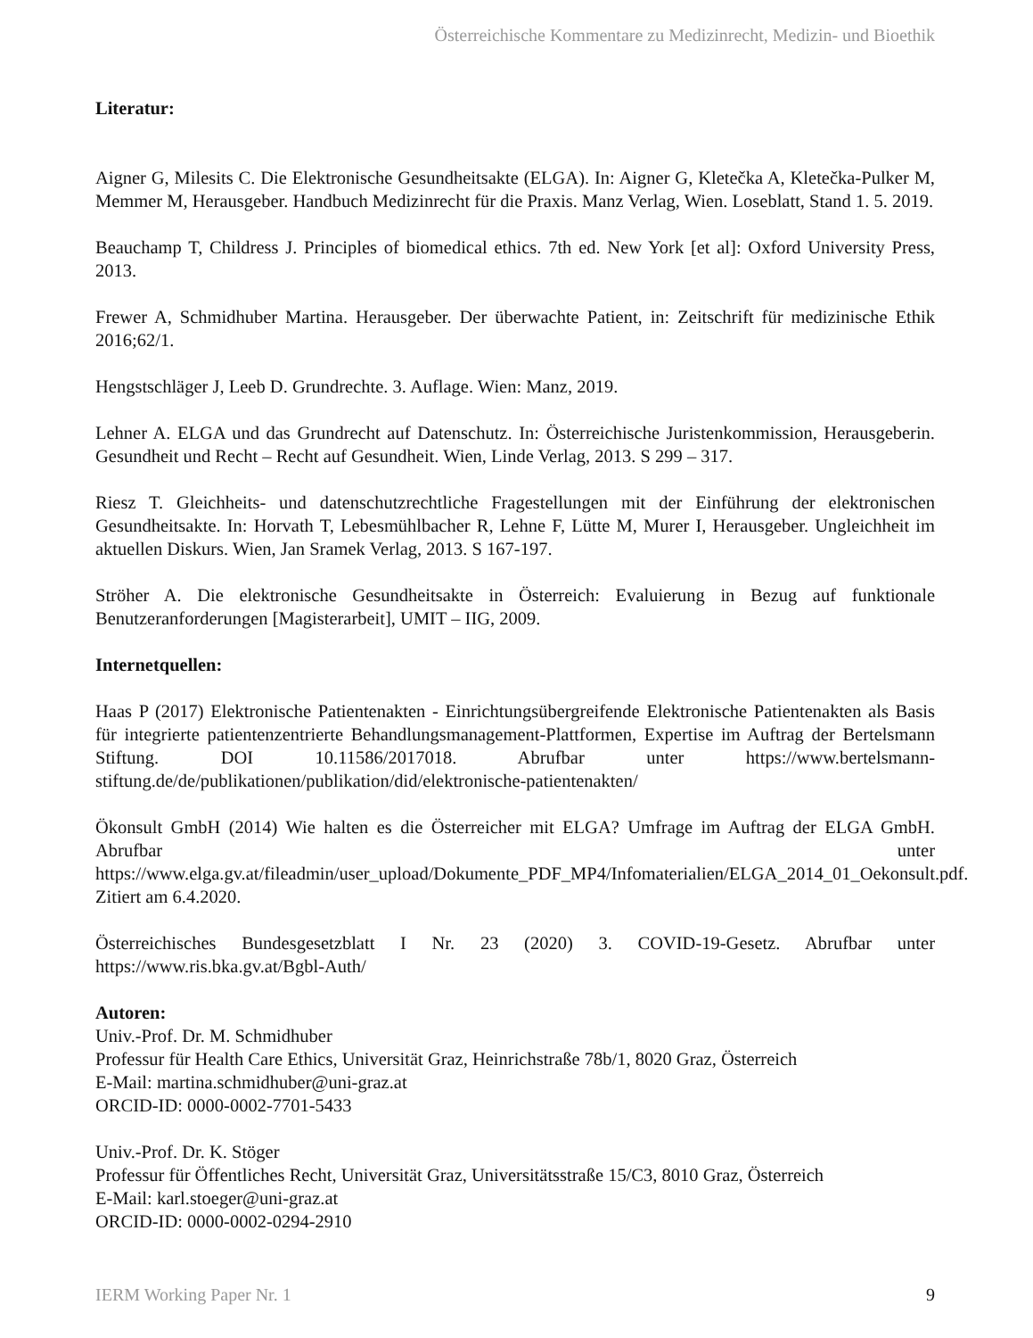Österreichische Kommentare zu Medizinrecht, Medizin- und Bioethik
Literatur:
Aigner G, Milesits C. Die Elektronische Gesundheitsakte (ELGA). In: Aigner G, Kletečka A, Kletečka-Pulker M, Memmer M, Herausgeber. Handbuch Medizinrecht für die Praxis. Manz Verlag, Wien. Loseblatt, Stand 1. 5. 2019.
Beauchamp T, Childress J. Principles of biomedical ethics. 7th ed. New York [et al]: Oxford University Press, 2013.
Frewer A, Schmidhuber Martina. Herausgeber. Der überwachte Patient, in: Zeitschrift für medizinische Ethik 2016;62/1.
Hengstschläger J, Leeb D. Grundrechte. 3. Auflage. Wien: Manz, 2019.
Lehner A. ELGA und das Grundrecht auf Datenschutz. In: Österreichische Juristenkommission, Herausgeberin. Gesundheit und Recht – Recht auf Gesundheit. Wien, Linde Verlag, 2013. S 299 – 317.
Riesz T. Gleichheits- und datenschutzrechtliche Fragestellungen mit der Einführung der elektronischen Gesundheitsakte. In: Horvath T, Lebesmühlbacher R, Lehne F, Lütte M, Murer I, Herausgeber. Ungleichheit im aktuellen Diskurs. Wien, Jan Sramek Verlag, 2013. S 167-197.
Ströher A. Die elektronische Gesundheitsakte in Österreich: Evaluierung in Bezug auf funktionale Benutzeranforderungen [Magisterarbeit], UMIT – IIG, 2009.
Internetquellen:
Haas P (2017) Elektronische Patientenakten - Einrichtungsübergreifende Elektronische Patientenakten als Basis für integrierte patientenzentrierte Behandlungsmanagement-Plattformen, Expertise im Auftrag der Bertelsmann Stiftung. DOI 10.11586/2017018. Abrufbar unter https://www.bertelsmann-stiftung.de/de/publikationen/publikation/did/elektronische-patientenakten/
Ökonsult GmbH (2014) Wie halten es die Österreicher mit ELGA? Umfrage im Auftrag der ELGA GmbH. Abrufbar unter https://www.elga.gv.at/fileadmin/user_upload/Dokumente_PDF_MP4/Infomaterialien/ELGA_2014_01_Oekonsult.pdf. Zitiert am 6.4.2020.
Österreichisches Bundesgesetzblatt I Nr. 23 (2020) 3. COVID-19-Gesetz. Abrufbar unter https://www.ris.bka.gv.at/Bgbl-Auth/
Autoren:
Univ.-Prof. Dr. M. Schmidhuber
Professur für Health Care Ethics, Universität Graz, Heinrichstraße 78b/1, 8020 Graz, Österreich
E-Mail: martina.schmidhuber@uni-graz.at
ORCID-ID: 0000-0002-7701-5433
Univ.-Prof. Dr. K. Stöger
Professur für Öffentliches Recht, Universität Graz, Universitätsstraße 15/C3, 8010 Graz, Österreich
E-Mail: karl.stoeger@uni-graz.at
ORCID-ID: 0000-0002-0294-2910
IERM Working Paper Nr. 1 9